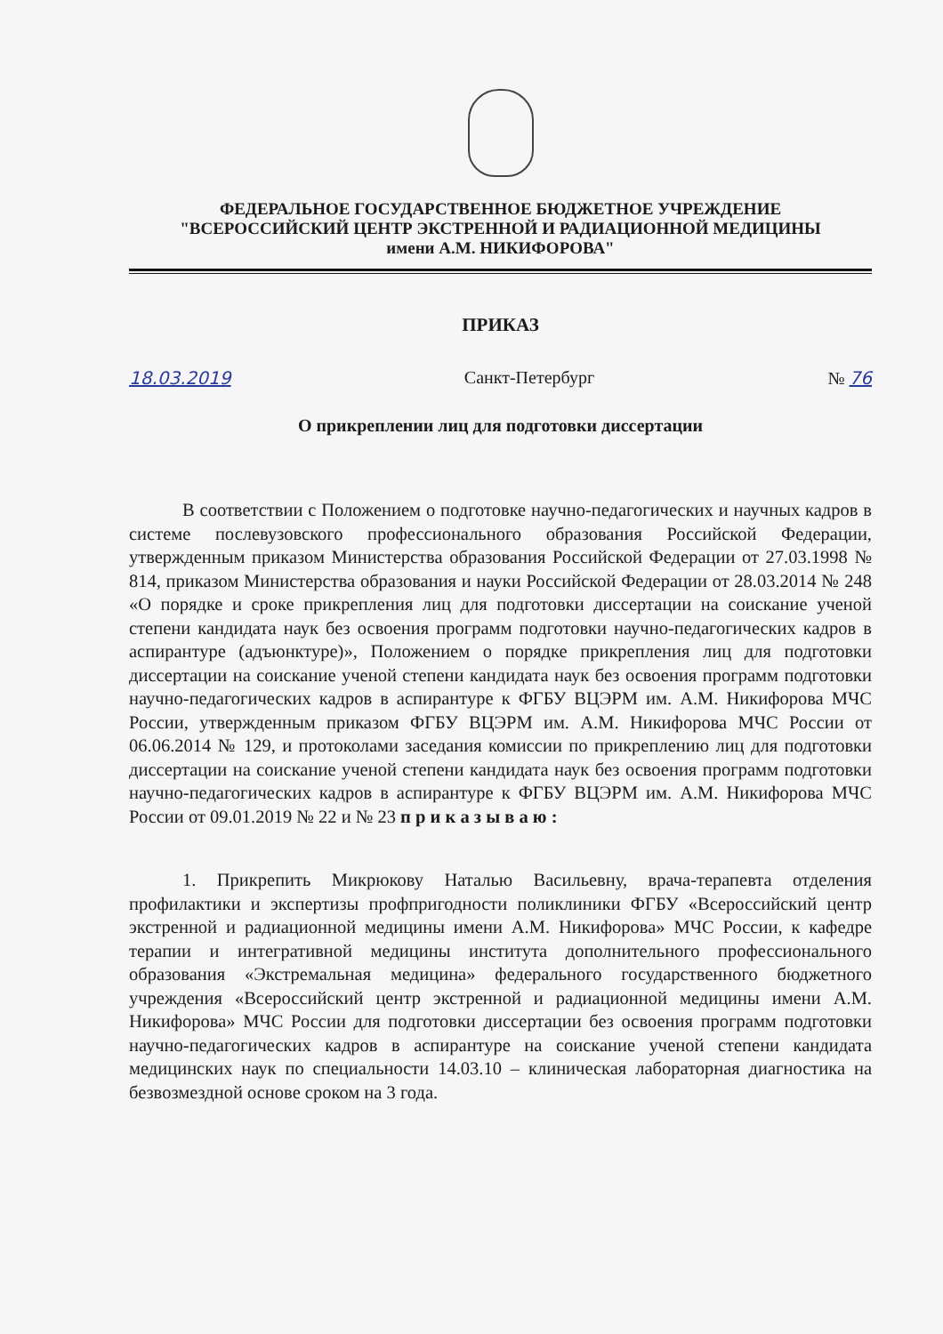ФЕДЕРАЛЬНОЕ ГОСУДАРСТВЕННОЕ БЮДЖЕТНОЕ УЧРЕЖДЕНИЕ
"ВСЕРОССИЙСКИЙ ЦЕНТР ЭКСТРЕННОЙ И РАДИАЦИОННОЙ МЕДИЦИНЫ
имени А.М. НИКИФОРОВА"
ПРИКАЗ
18.03.2019 Санкт-Петербург № 76
О прикреплении лиц для подготовки диссертации
В соответствии с Положением о подготовке научно-педагогических и научных кадров в системе послевузовского профессионального образования Российской Федерации, утвержденным приказом Министерства образования Российской Федерации от 27.03.1998 № 814, приказом Министерства образования и науки Российской Федерации от 28.03.2014 № 248 «О порядке и сроке прикрепления лиц для подготовки диссертации на соискание ученой степени кандидата наук без освоения программ подготовки научно-педагогических кадров в аспирантуре (адъюнктуре)», Положением о порядке прикрепления лиц для подготовки диссертации на соискание ученой степени кандидата наук без освоения программ подготовки научно-педагогических кадров в аспирантуре к ФГБУ ВЦЭРМ им. А.М. Никифорова МЧС России, утвержденным приказом ФГБУ ВЦЭРМ им. А.М. Никифорова МЧС России от 06.06.2014 № 129, и протоколами заседания комиссии по прикреплению лиц для подготовки диссертации на соискание ученой степени кандидата наук без освоения программ подготовки научно-педагогических кадров в аспирантуре к ФГБУ ВЦЭРМ им. А.М. Никифорова МЧС России от 09.01.2019 № 22 и № 23 п р и к а з ы в а ю :
1. Прикрепить Микрюкову Наталью Васильевну, врача-терапевта отделения профилактики и экспертизы профпригодности поликлиники ФГБУ «Всероссийский центр экстренной и радиационной медицины имени А.М. Никифорова» МЧС России, к кафедре терапии и интегративной медицины института дополнительного профессионального образования «Экстремальная медицина» федерального государственного бюджетного учреждения «Всероссийский центр экстренной и радиационной медицины имени А.М. Никифорова» МЧС России для подготовки диссертации без освоения программ подготовки научно-педагогических кадров в аспирантуре на соискание ученой степени кандидата медицинских наук по специальности 14.03.10 – клиническая лабораторная диагностика на безвозмездной основе сроком на 3 года.